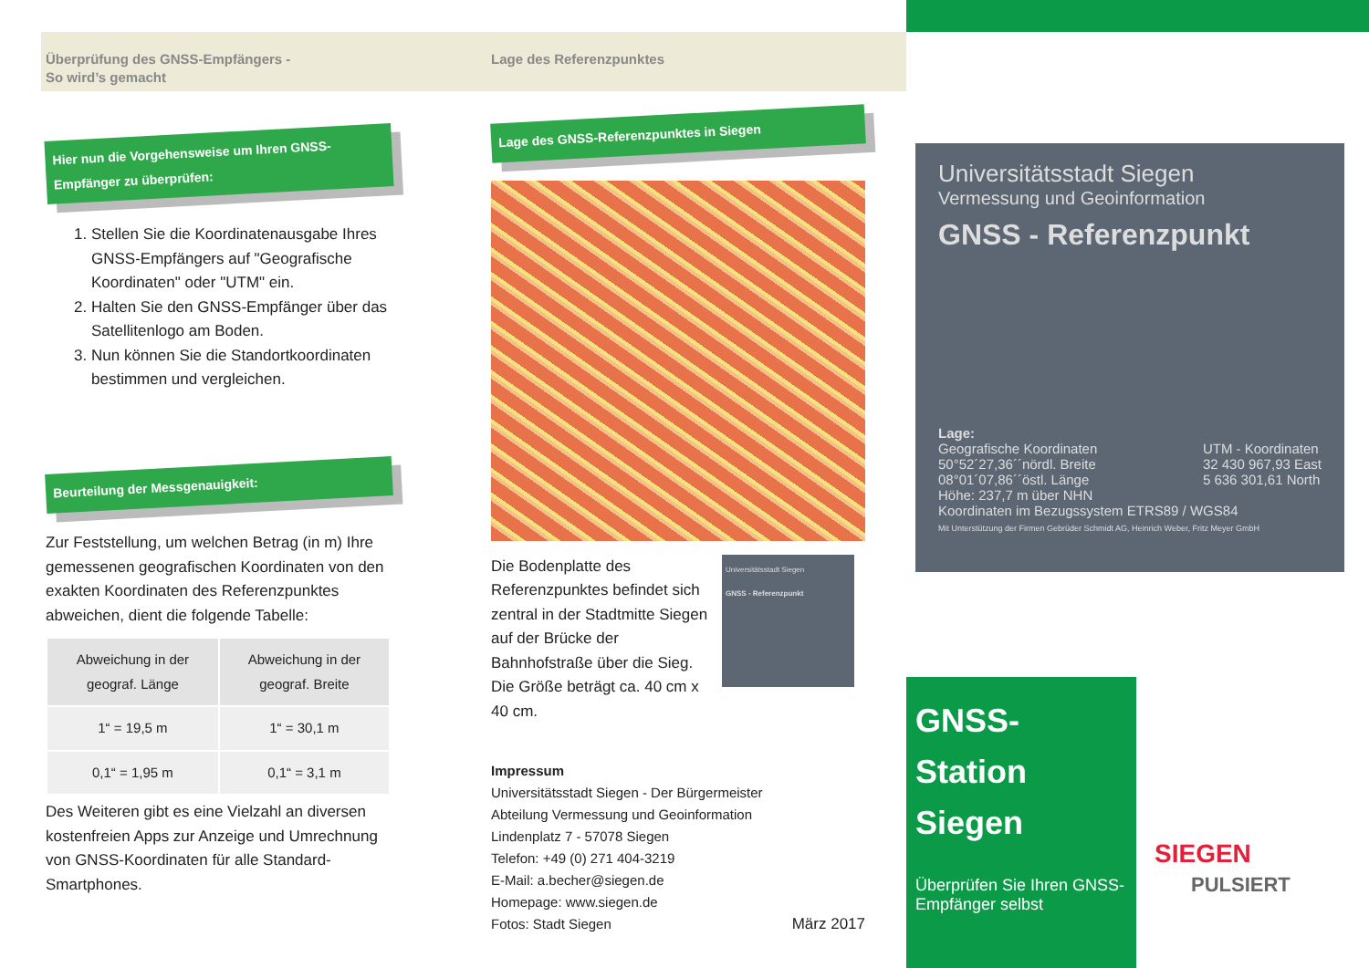Überprüfung des GNSS-Empfängers -
So wird’s gemacht
Hier nun die Vorgehensweise um Ihren GNSS-Empfänger zu überprüfen:
1. Stellen Sie die Koordinatenausgabe Ihres GNSS-Empfängers auf "Geografische Koordinaten" oder "UTM" ein.
2. Halten Sie den GNSS-Empfänger über das Satellitenlogo am Boden.
3. Nun können Sie die Standortkoordinaten bestimmen und vergleichen.
Beurteilung der Messgenauigkeit:
Zur Feststellung, um welchen Betrag (in m) Ihre gemessenen geografischen Koordinaten von den exakten Koordinaten des Referenzpunktes abweichen, dient die folgende Tabelle:
| Abweichung in der geograf. Länge | Abweichung in der geograf. Breite |
| --- | --- |
| 1“ = 19,5 m | 1“ = 30,1 m |
| 0,1“ = 1,95 m | 0,1“ = 3,1 m |
Des Weiteren gibt es eine Vielzahl an diversen kostenfreien Apps zur Anzeige und Umrechnung von GNSS-Koordinaten für alle Standard-Smartphones.
Lage des Referenzpunktes
Lage des GNSS-Referenzpunktes in Siegen
Die Bodenplatte des Referenzpunktes befindet sich zentral in der Stadtmitte Siegen auf der Brücke der Bahnhofstraße über die Sieg. Die Größe beträgt ca. 40 cm x 40 cm.
Universitätsstadt Siegen
GNSS - Referenzpunkt
Impressum
Universitätsstadt Siegen - Der Bürgermeister
Abteilung Vermessung und Geoinformation
Lindenplatz 7 - 57078 Siegen
Telefon: +49 (0) 271 404-3219
E-Mail: a.becher@siegen.de
Homepage: www.siegen.de
Fotos: Stadt Siegen März 2017
Universitätsstadt Siegen
Vermessung und Geoinformation
GNSS - Referenzpunkt
Lage:
Geografische Koordinaten
50°52´27,36´´nördl. Breite
08°01´07,86´´östl. Länge
UTM - Koordinaten
32 430 967,93 East
5 636 301,61 North
Höhe: 237,7 m über NHN
Koordinaten im Bezugssystem ETRS89 / WGS84
Mit Unterstützung der Firmen Gebrüder Schmidt AG, Heinrich Weber, Fritz Meyer GmbH
GNSS-Station Siegen
Überprüfen Sie Ihren GNSS-Empfänger selbst
SIEGEN
PULSIERT